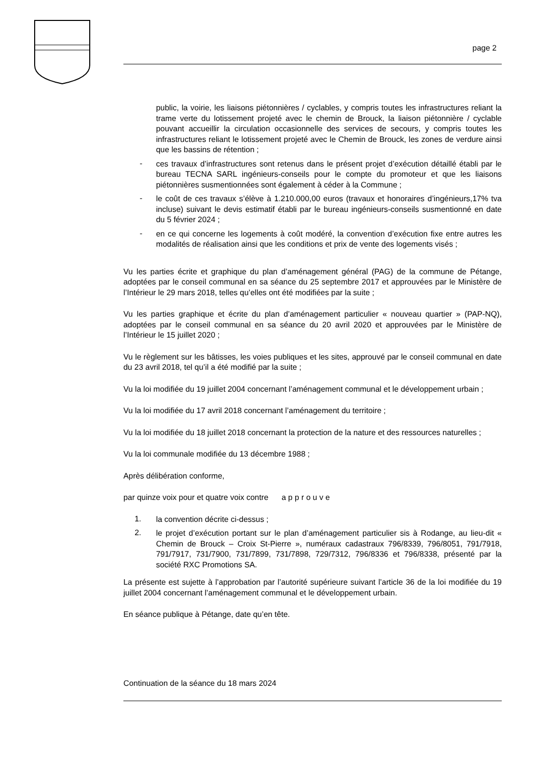page 2
public, la voirie, les liaisons piétonnières / cyclables, y compris toutes les infrastructures reliant la trame verte du lotissement projeté avec le chemin de Brouck, la liaison piétonnière / cyclable pouvant accueillir la circulation occasionnelle des services de secours, y compris toutes les infrastructures reliant le lotissement projeté avec le Chemin de Brouck, les zones de verdure ainsi que les bassins de rétention ;
-
ces travaux d’infrastructures sont retenus dans le présent projet d’exécution détaillé établi par le bureau TECNA SARL ingénieurs-conseils pour le compte du promoteur et que les liaisons piétonnières susmentionnées sont également à céder à la Commune ;
-
le coût de ces travaux s’élève à 1.210.000,00 euros (travaux et honoraires d’ingénieurs,17% tva incluse) suivant le devis estimatif établi par le bureau ingénieurs-conseils susmentionné en date du 5 février 2024 ;
-
en ce qui concerne les logements à coût modéré, la convention d’exécution fixe entre autres les modalités de réalisation ainsi que les conditions et prix de vente des logements visés ;
Vu les parties écrite et graphique du plan d’aménagement général (PAG) de la commune de Pétange, adoptées par le conseil communal en sa séance du 25 septembre 2017 et approuvées par le Ministère de l’Intérieur le 29 mars 2018, telles qu’elles ont été modifiées par la suite ;
Vu les parties graphique et écrite du plan d’aménagement particulier « nouveau quartier » (PAP-NQ), adoptées par le conseil communal en sa séance du 20 avril 2020 et approuvées par le Ministère de l’Intérieur le 15 juillet 2020 ;
Vu le règlement sur les bâtisses, les voies publiques et les sites, approuvé par le conseil communal en date du 23 avril 2018, tel qu’il a été modifié par la suite ;
Vu la loi modifiée du 19 juillet 2004 concernant l’aménagement communal et le développement urbain ;
Vu la loi modifiée du 17 avril 2018 concernant l’aménagement du territoire ;
Vu la loi modifiée du 18 juillet 2018 concernant la protection de la nature et des ressources naturelles ;
Vu la loi communale modifiée du 13 décembre 1988 ;
Après délibération conforme,
par quinze voix pour et quatre voix contre a p p r o u v e
1.
la convention décrite ci-dessus ;
2.
le projet d’exécution portant sur le plan d’aménagement particulier sis à Rodange, au lieu-dit « Chemin de Brouck – Croix St-Pierre », numéraux cadastraux 796/8339, 796/8051, 791/7918, 791/7917, 731/7900, 731/7899, 731/7898, 729/7312, 796/8336 et 796/8338, présenté par la société RXC Promotions SA.
La présente est sujette à l’approbation par l’autorité supérieure suivant l’article 36 de la loi modifiée du 19 juillet 2004 concernant l’aménagement communal et le développement urbain.
En séance publique à Pétange, date qu’en tête.
Continuation de la séance du 18 mars 2024